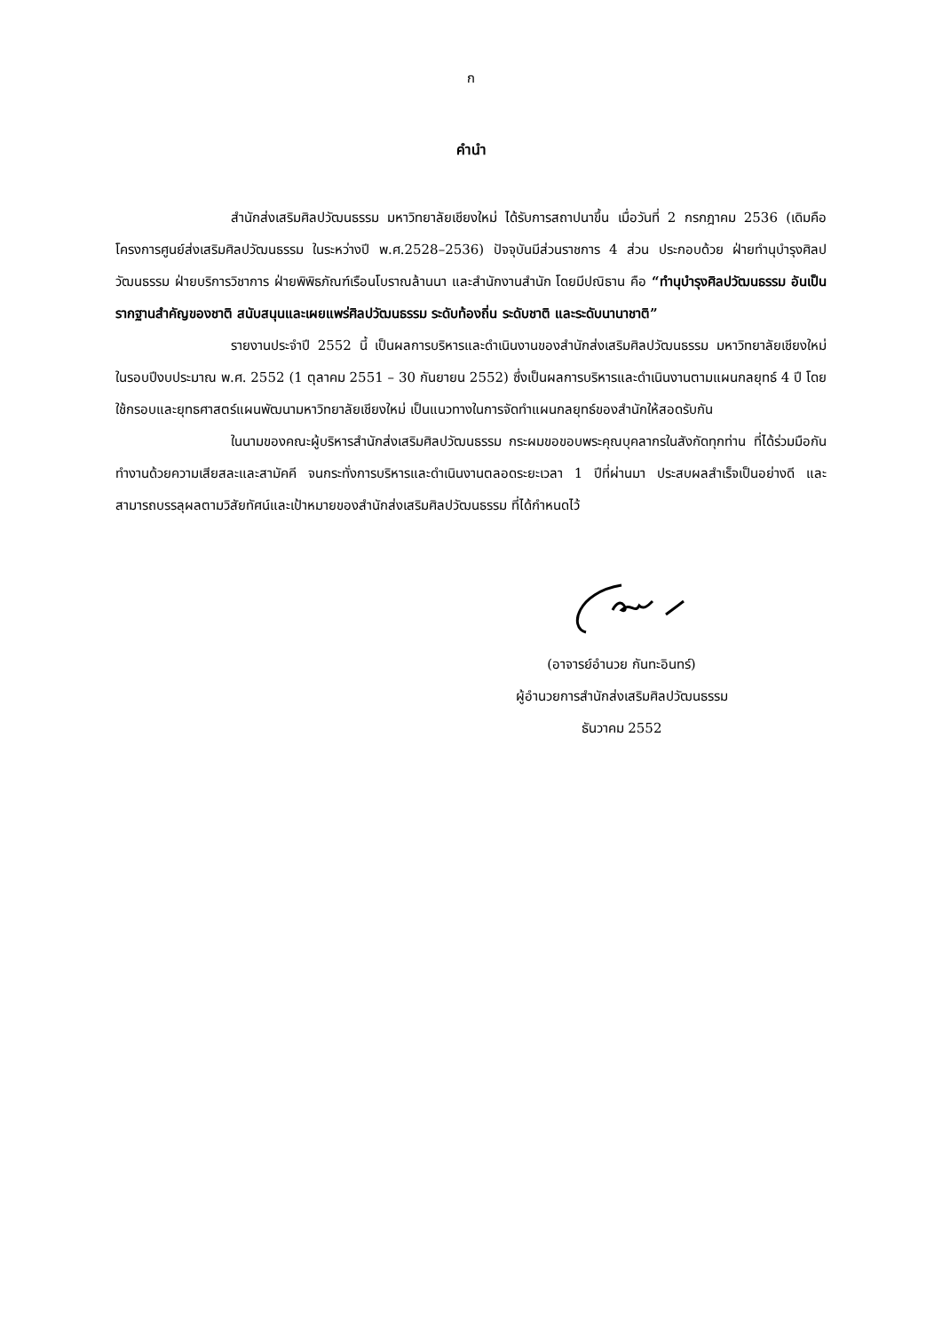ก
คำนำ
สำนักส่งเสริมศิลปวัฒนธรรม มหาวิทยาลัยเชียงใหม่ ได้รับการสถาปนาขึ้น เมื่อวันที่ 2 กรกฎาคม 2536 (เดิมคือโครงการศูนย์ส่งเสริมศิลปวัฒนธรรม ในระหว่างปี พ.ศ.2528–2536) ปัจจุบันมีส่วนราชการ 4 ส่วน ประกอบด้วย ฝ่ายทำนุบำรุงศิลปวัฒนธรรม ฝ่ายบริการวิชาการ ฝ่ายพิพิธภัณฑ์เรือนโบราณล้านนา และสำนักงานสำนัก โดยมีปณิธาน คือ “ทำนุบำรุงศิลปวัฒนธรรม อันเป็นรากฐานสำคัญของชาติ สนับสนุนและเผยแพร่ศิลปวัฒนธรรม ระดับท้องถิ่น ระดับชาติ และระดับนานาชาติ”
รายงานประจำปี 2552 นี้ เป็นผลการบริหารและดำเนินงานของสำนักส่งเสริมศิลปวัฒนธรรม มหาวิทยาลัยเชียงใหม่ ในรอบปีงบประมาณ พ.ศ. 2552 (1 ตุลาคม 2551 – 30 กันยายน 2552) ซึ่งเป็นผลการบริหารและดำเนินงานตามแผนกลยุทธ์ 4 ปี โดยใช้กรอบและยุทธศาสตร์แผนพัฒนามหาวิทยาลัยเชียงใหม่ เป็นแนวทางในการจัดทำแผนกลยุทธ์ของสำนักให้สอดรับกัน
ในนามของคณะผู้บริหารสำนักส่งเสริมศิลปวัฒนธรรม กระผมขอขอบพระคุณบุคลากรในสังกัดทุกท่าน ที่ได้ร่วมมือกันทำงานด้วยความเสียสละและสามัคคี จนกระทั่งการบริหารและดำเนินงานตลอดระยะเวลา 1 ปีที่ผ่านมา ประสบผลสำเร็จเป็นอย่างดี และสามารถบรรลุผลตามวิสัยทัศน์และเป้าหมายของสำนักส่งเสริมศิลปวัฒนธรรม ที่ได้กำหนดไว้
(อาจารย์อำนวย กันทะอินทร์)
ผู้อำนวยการสำนักส่งเสริมศิลปวัฒนธรรม
ธันวาคม 2552